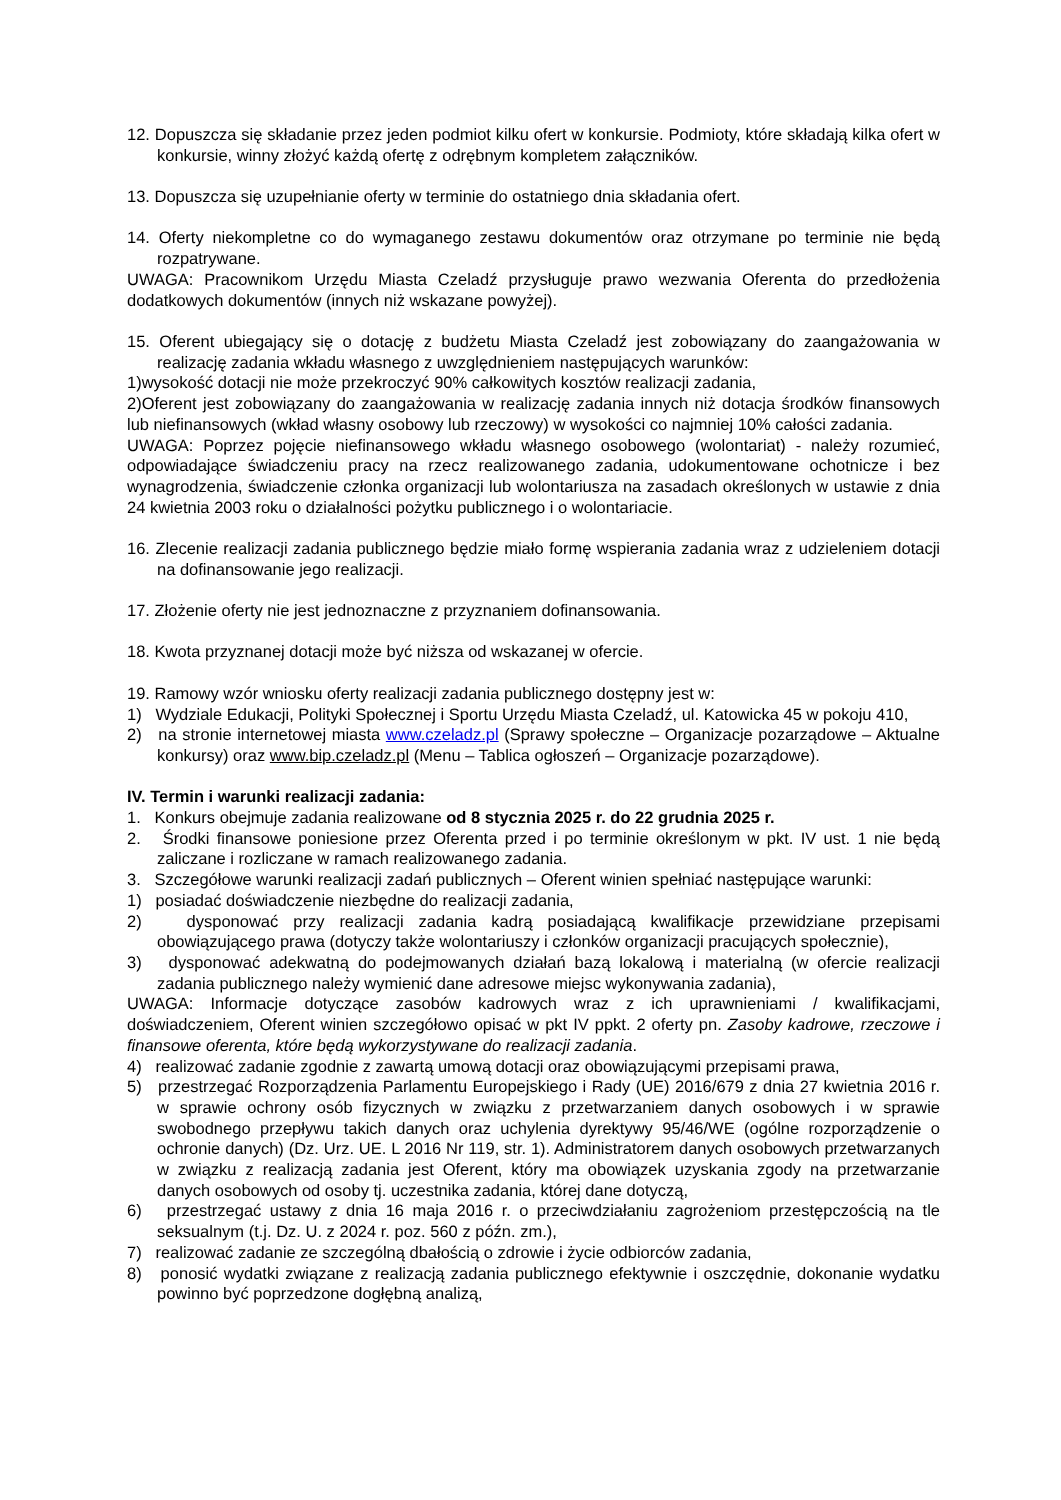12. Dopuszcza się składanie przez jeden podmiot kilku ofert w konkursie. Podmioty, które składają kilka ofert w konkursie, winny złożyć każdą ofertę z odrębnym kompletem załączników.
13. Dopuszcza się uzupełnianie oferty w terminie do ostatniego dnia składania ofert.
14. Oferty niekompletne co do wymaganego zestawu dokumentów oraz otrzymane po terminie nie będą rozpatrywane.
UWAGA: Pracownikom Urzędu Miasta Czeladź przysługuje prawo wezwania Oferenta do przedłożenia dodatkowych dokumentów (innych niż wskazane powyżej).
15. Oferent ubiegający się o dotację z budżetu Miasta Czeladź jest zobowiązany do zaangażowania w realizację zadania wkładu własnego z uwzględnieniem następujących warunków:
1)wysokość dotacji nie może przekroczyć 90% całkowitych kosztów realizacji zadania,
2)Oferent jest zobowiązany do zaangażowania w realizację zadania innych niż dotacja środków finansowych lub niefinansowych (wkład własny osobowy lub rzeczowy) w wysokości co najmniej 10% całości zadania.
UWAGA: Poprzez pojęcie niefinansowego wkładu własnego osobowego (wolontariat) - należy rozumieć, odpowiadające świadczeniu pracy na rzecz realizowanego zadania, udokumentowane ochotnicze i bez wynagrodzenia, świadczenie członka organizacji lub wolontariusza na zasadach określonych w ustawie z dnia 24 kwietnia 2003 roku o działalności pożytku publicznego i o wolontariacie.
16. Zlecenie realizacji zadania publicznego będzie miało formę wspierania zadania wraz z udzieleniem dotacji na dofinansowanie jego realizacji.
17. Złożenie oferty nie jest jednoznaczne z przyznaniem dofinansowania.
18. Kwota przyznanej dotacji może być niższa od wskazanej w ofercie.
19. Ramowy wzór wniosku oferty realizacji zadania publicznego dostępny jest w:
1) Wydziale Edukacji, Polityki Społecznej i Sportu Urzędu Miasta Czeladź, ul. Katowicka 45 w pokoju 410,
2) na stronie internetowej miasta www.czeladz.pl (Sprawy społeczne – Organizacje pozarządowe – Aktualne konkursy) oraz www.bip.czeladz.pl (Menu – Tablica ogłoszeń – Organizacje pozarządowe).
IV. Termin i warunki realizacji zadania:
1. Konkurs obejmuje zadania realizowane od 8 stycznia 2025 r. do 22 grudnia 2025 r.
2. Środki finansowe poniesione przez Oferenta przed i po terminie określonym w pkt. IV ust. 1 nie będą zaliczane i rozliczane w ramach realizowanego zadania.
3. Szczegółowe warunki realizacji zadań publicznych – Oferent winien spełniać następujące warunki:
1) posiadać doświadczenie niezbędne do realizacji zadania,
2) dysponować przy realizacji zadania kadrą posiadającą kwalifikacje przewidziane przepisami obowiązującego prawa (dotyczy także wolontariuszy i członków organizacji pracujących społecznie),
3) dysponować adekwatną do podejmowanych działań bazą lokalową i materialną (w ofercie realizacji zadania publicznego należy wymienić dane adresowe miejsc wykonywania zadania),
UWAGA: Informacje dotyczące zasobów kadrowych wraz z ich uprawnieniami / kwalifikacjami, doświadczeniem, Oferent winien szczegółowo opisać w pkt IV ppkt. 2 oferty pn. Zasoby kadrowe, rzeczowe i finansowe oferenta, które będą wykorzystywane do realizacji zadania.
4) realizować zadanie zgodnie z zawartą umową dotacji oraz obowiązującymi przepisami prawa,
5) przestrzegać Rozporządzenia Parlamentu Europejskiego i Rady (UE) 2016/679 z dnia 27 kwietnia 2016 r. w sprawie ochrony osób fizycznych w związku z przetwarzaniem danych osobowych i w sprawie swobodnego przepływu takich danych oraz uchylenia dyrektywy 95/46/WE (ogólne rozporządzenie o ochronie danych) (Dz. Urz. UE. L 2016 Nr 119, str. 1). Administratorem danych osobowych przetwarzanych w związku z realizacją zadania jest Oferent, który ma obowiązek uzyskania zgody na przetwarzanie danych osobowych od osoby tj. uczestnika zadania, której dane dotyczą,
6) przestrzegać ustawy z dnia 16 maja 2016 r. o przeciwdziałaniu zagrożeniom przestępczością na tle seksualnym (t.j. Dz. U. z 2024 r. poz. 560 z późn. zm.),
7) realizować zadanie ze szczególną dbałością o zdrowie i życie odbiorców zadania,
8) ponosić wydatki związane z realizacją zadania publicznego efektywnie i oszczędnie, dokonanie wydatku powinno być poprzedzone dogłębną analizą,